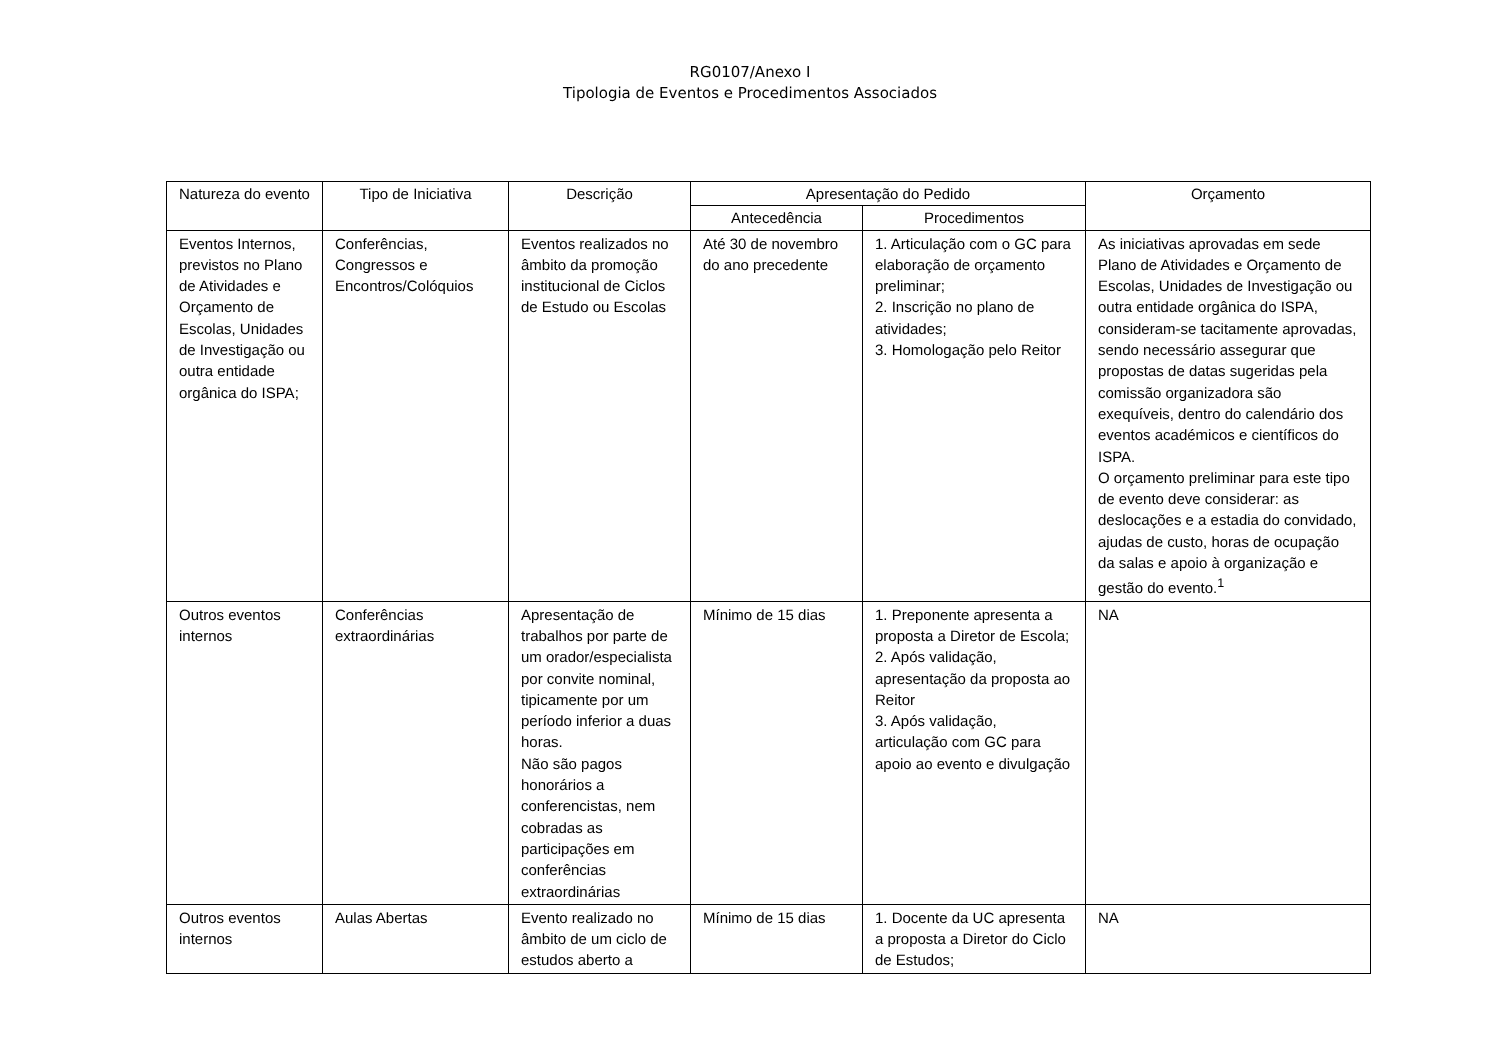RG0107/Anexo I
Tipologia de Eventos e Procedimentos Associados
| Natureza do evento | Tipo de Iniciativa | Descrição | Apresentação do Pedido | | Orçamento |
| --- | --- | --- | --- | --- | --- |
| | | | Antecedência | Procedimentos | |
| Eventos Internos, previstos no Plano de Atividades e Orçamento de Escolas, Unidades de Investigação ou outra entidade orgânica do ISPA; | Conferências, Congressos e Encontros/Colóquios | Eventos realizados no âmbito da promoção institucional de Ciclos de Estudo ou Escolas | Até 30 de novembro do ano precedente | 1. Articulação com o GC para elaboração de orçamento preliminar; 2. Inscrição no plano de atividades; 3. Homologação pelo Reitor | As iniciativas aprovadas em sede Plano de Atividades e Orçamento de Escolas, Unidades de Investigação ou outra entidade orgânica do ISPA, consideram-se tacitamente aprovadas, sendo necessário assegurar que propostas de datas sugeridas pela comissão organizadora são exequíveis, dentro do calendário dos eventos académicos e científicos do ISPA. O orçamento preliminar para este tipo de evento deve considerar: as deslocações e a estadia do convidado, ajudas de custo, horas de ocupação da salas e apoio à organização e gestão do evento.<sup>1</sup> |
| Outros eventos internos | Conferências extraordinárias | Apresentação de trabalhos por parte de um orador/especialista por convite nominal, tipicamente por um período inferior a duas horas. Não são pagos honorários a conferencistas, nem cobradas as participações em conferências extraordinárias | Mínimo de 15 dias | 1. Preponente apresenta a proposta a Diretor de Escola; 2. Após validação, apresentação da proposta ao Reitor 3. Após validação, articulação com GC para apoio ao evento e divulgação | NA |
| Outros eventos internos | Aulas Abertas | Evento realizado no âmbito de um ciclo de estudos aberto a | Mínimo de 15 dias | 1. Docente da UC apresenta a proposta a Diretor do Ciclo de Estudos; | NA |